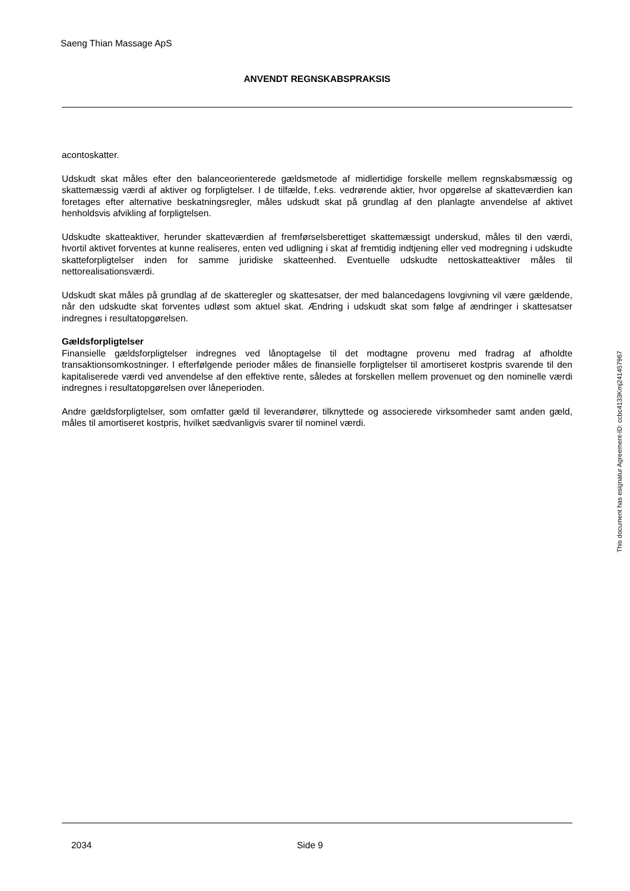Saeng Thian Massage ApS
ANVENDT REGNSKABSPRAKSIS
acontoskatter.
Udskudt skat måles efter den balanceorienterede gældsmetode af midlertidige forskelle mellem regnskabsmæssig og skattemæssig værdi af aktiver og forpligtelser. I de tilfælde, f.eks. vedrørende aktier, hvor opgørelse af skatteværdien kan foretages efter alternative beskatningsregler, måles udskudt skat på grundlag af den planlagte anvendelse af aktivet henholdsvis afvikling af forpligtelsen.
Udskudte skatteaktiver, herunder skatteværdien af fremførselsberettiget skattemæssigt underskud, måles til den værdi, hvortil aktivet forventes at kunne realiseres, enten ved udligning i skat af fremtidig indtjening eller ved modregning i udskudte skatteforpligtelser inden for samme juridiske skatteenhed. Eventuelle udskudte nettoskatteaktiver måles til nettorealisationsværdi.
Udskudt skat måles på grundlag af de skatteregler og skattesatser, der med balancedagens lovgivning vil være gældende, når den udskudte skat forventes udløst som aktuel skat. Ændring i udskudt skat som følge af ændringer i skattesatser indregnes i resultatopgørelsen.
Gældsforpligtelser
Finansielle gældsforpligtelser indregnes ved lånoptagelse til det modtagne provenu med fradrag af afholdte transaktionsomkostninger. I efterfølgende perioder måles de finansielle forpligtelser til amortiseret kostpris svarende til den kapitaliserede værdi ved anvendelse af den effektive rente, således at forskellen mellem provenuet og den nominelle værdi indregnes i resultatopgørelsen over låneperioden.
Andre gældsforpligtelser, som omfatter gæld til leverandører, tilknyttede og associerede virksomheder samt anden gæld, måles til amortiseret kostpris, hvilket sædvanligvis svarer til nominel værdi.
2034 Side 9
This document has esignatur Agreement-ID: ccbc4133Kmj241457967